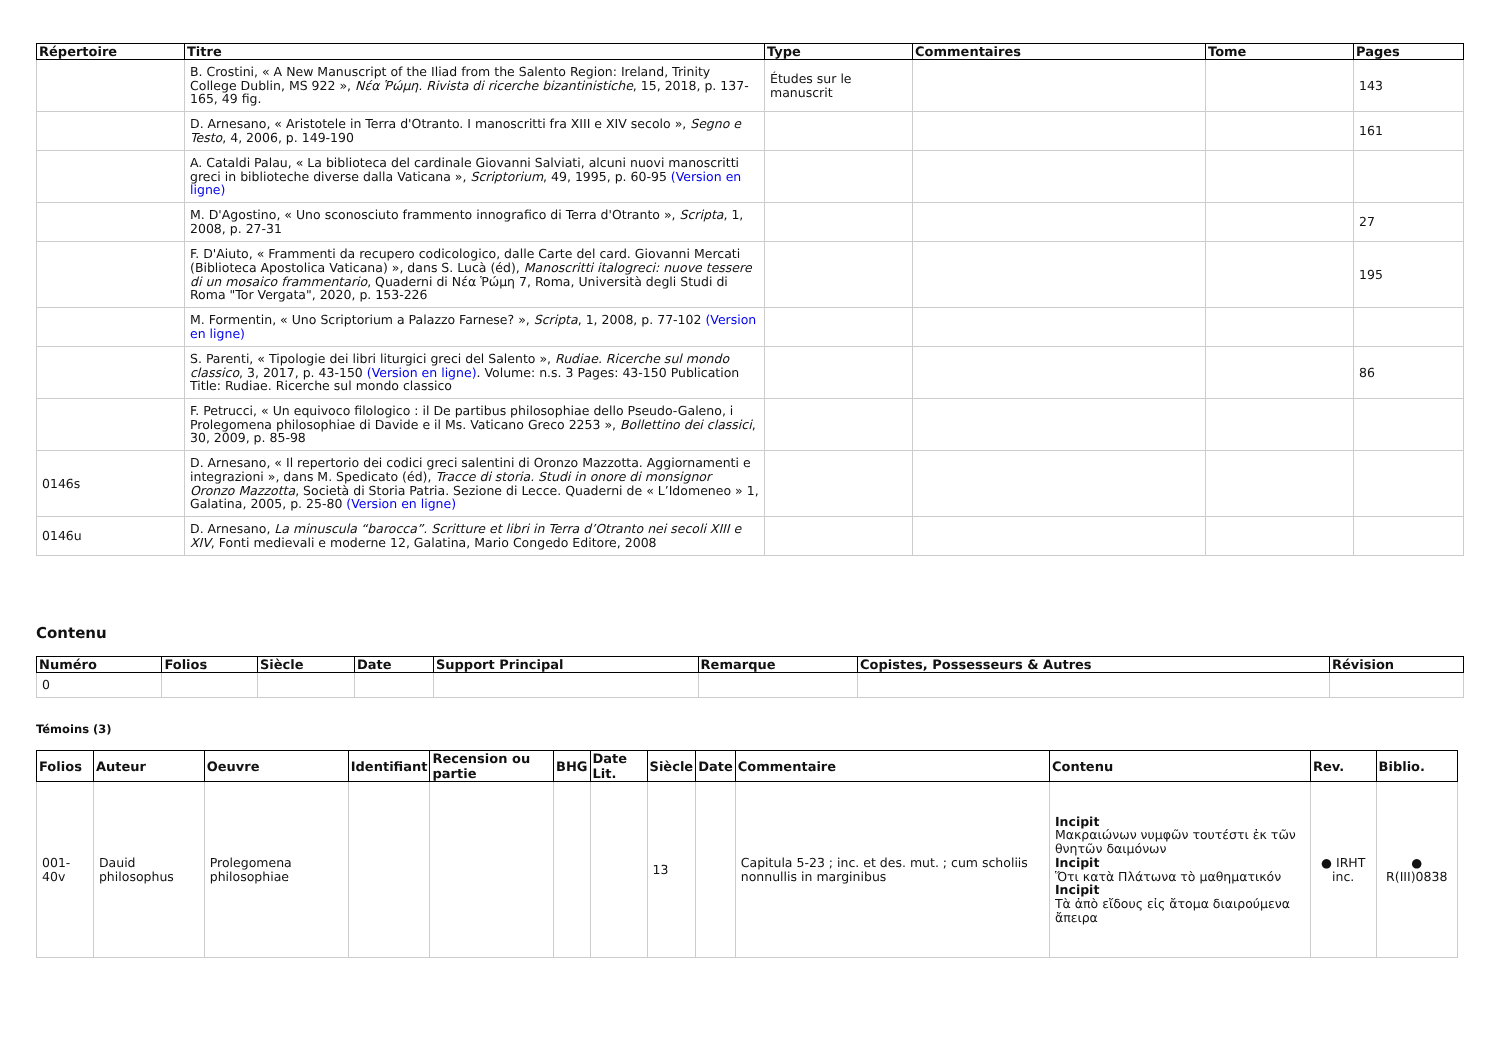| Répertoire | Titre | Type | Commentaires | Tome | Pages |
| --- | --- | --- | --- | --- | --- |
| | B. Crostini, « A New Manuscript of the Iliad from the Salento Region: Ireland, Trinity College Dublin, MS 922 », Νέα Ῥώμη. Rivista di ricerche bizantinistiche , 15, 2018, p. 137-165, 49 fig. | Études sur le manuscrit | | | 143 |
| | D. Arnesano, « Aristotele in Terra d'Otranto. I manoscritti fra XIII e XIV secolo », Segno e Testo , 4, 2006, p. 149-190 | | | | 161 |
| | A. Cataldi Palau, « La biblioteca del cardinale Giovanni Salviati, alcuni nuovi manoscritti greci in biblioteche diverse dalla Vaticana », Scriptorium , 49, 1995, p. 60-95 (Version en ligne) | | | | |
| | M. D'Agostino, « Uno sconosciuto frammento innografico di Terra d'Otranto », Scripta , 1, 2008, p. 27-31 | | | | 27 |
| | F. D'Aiuto, « Frammenti da recupero codicologico, dalle Carte del card. Giovanni Mercati (Biblioteca Apostolica Vaticana) », dans S. Lucà (éd), Manoscritti italogreci: nuove tessere di un mosaico frammentario , Quaderni di Νέα Ῥώμη 7, Roma, Università degli Studi di Roma "Tor Vergata", 2020, p. 153-226 | | | | 195 |
| | M. Formentin, « Uno Scriptorium a Palazzo Farnese? », Scripta , 1, 2008, p. 77-102 (Version en ligne) | | | | |
| | S. Parenti, « Tipologie dei libri liturgici greci del Salento », Rudiae. Ricerche sul mondo classico , 3, 2017, p. 43-150 (Version en ligne) . Volume: n.s. 3 Pages: 43-150 Publication Title: Rudiae. Ricerche sul mondo classico | | | | 86 |
| | F. Petrucci, « Un equivoco filologico : il De partibus philosophiae dello Pseudo-Galeno, i Prolegomena philosophiae di Davide e il Ms. Vaticano Greco 2253 », Bollettino dei classici , 30, 2009, p. 85-98 | | | | |
| 0146s | D. Arnesano, « Il repertorio dei codici greci salentini di Oronzo Mazzotta. Aggiornamenti e integrazioni », dans M. Spedicato (éd), Tracce di storia. Studi in onore di monsignor Oronzo Mazzotta , Società di Storia Patria. Sezione di Lecce. Quaderni de « L’Idomeneo » 1, Galatina, 2005, p. 25-80 (Version en ligne) | | | | |
| 0146u | D. Arnesano, La minuscula “barocca”. Scritture et libri in Terra d’Otranto nei secoli XIII e XIV , Fonti medievali e moderne 12, Galatina, Mario Congedo Editore, 2008 | | | | |
Contenu
| Numéro | Folios | Siècle | Date | Support Principal | Remarque | Copistes, Possesseurs & Autres | Révision |
| --- | --- | --- | --- | --- | --- | --- | --- |
| 0 | | | | | | | |
Témoins (3)
| Folios | Auteur | Oeuvre | Identifiant | Recension ou partie | BHG | Date Lit. | Siècle | Date | Commentaire | Contenu | Rev. | Biblio. |
| --- | --- | --- | --- | --- | --- | --- | --- | --- | --- | --- | --- | --- |
| 001-40v | Dauid philosophus | Prolegomena philosophiae | | | | | 13 | | Capitula 5-23 ; inc. et des. mut. ; cum scholiis nonnullis in marginibus | Incipit Μακραιώνων νυμφῶν τουτέστι ἐκ τῶν θνητῶν δαιμόνων Incipit Ὅτι κατὰ Πλάτωνα τὸ μαθηματικόν Incipit Τὰ ἀπὸ εἴδους εἰς ἄτομα διαιρούμενα ἄπειρα | ● IRHT inc. | ● R(III)0838 |